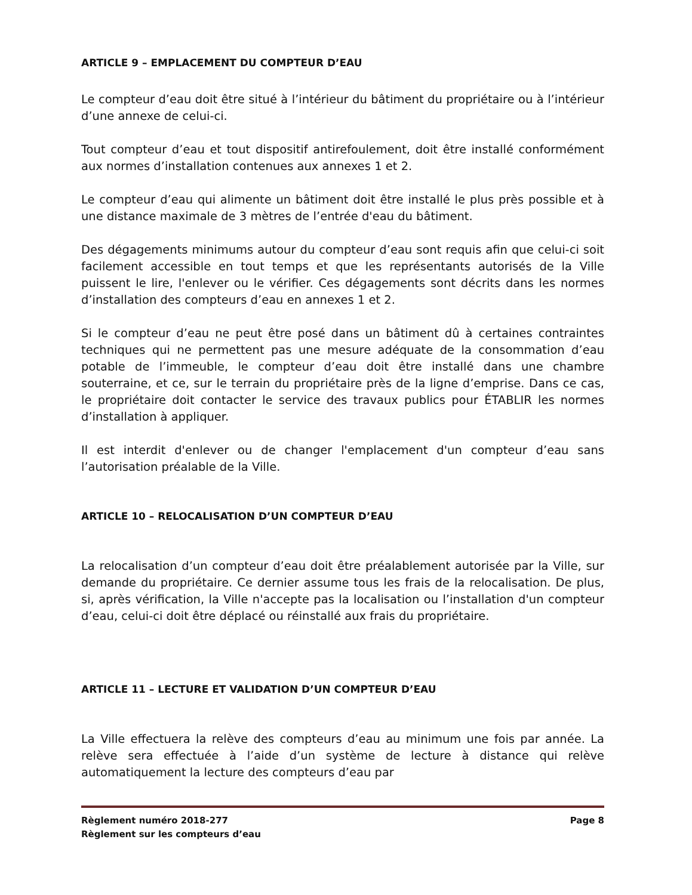ARTICLE 9 – EMPLACEMENT DU COMPTEUR D’EAU
Le compteur d’eau doit être situé à l’intérieur du bâtiment du propriétaire ou à l’intérieur d’une annexe de celui-ci.
Tout compteur d’eau et tout dispositif antirefoulement, doit être installé conformément aux normes d’installation contenues aux annexes 1 et 2.
Le compteur d’eau qui alimente un bâtiment doit être installé le plus près possible et à une distance maximale de 3 mètres de l’entrée d'eau du bâtiment.
Des dégagements minimums autour du compteur d’eau sont requis afin que celui-ci soit facilement accessible en tout temps et que les représentants autorisés de la Ville puissent le lire, l'enlever ou le vérifier. Ces dégagements sont décrits dans les normes d’installation des compteurs d’eau en annexes 1 et 2.
Si le compteur d’eau ne peut être posé dans un bâtiment dû à certaines contraintes techniques qui ne permettent pas une mesure adéquate de la consommation d’eau potable de l’immeuble, le compteur d’eau doit être installé dans une chambre souterraine, et ce, sur le terrain du propriétaire près de la ligne d’emprise. Dans ce cas, le propriétaire doit contacter le service des travaux publics pour ÉTABLIR les normes d’installation à appliquer.
Il est interdit d'enlever ou de changer l'emplacement d'un compteur d’eau sans l’autorisation préalable de la Ville.
ARTICLE 10 – RELOCALISATION D’UN COMPTEUR D’EAU
La relocalisation d’un compteur d’eau doit être préalablement autorisée par la Ville, sur demande du propriétaire. Ce dernier assume tous les frais de la relocalisation. De plus, si, après vérification, la Ville n'accepte pas la localisation ou l’installation d'un compteur d’eau, celui-ci doit être déplacé ou réinstallé aux frais du propriétaire.
ARTICLE 11 – LECTURE ET VALIDATION D’UN COMPTEUR D’EAU
La Ville effectuera la relève des compteurs d’eau au minimum une fois par année. La relève sera effectuée à l’aide d’un système de lecture à distance qui relève automatiquement la lecture des compteurs d’eau par
Règlement numéro 2018-277 Page 8
Règlement sur les compteurs d’eau